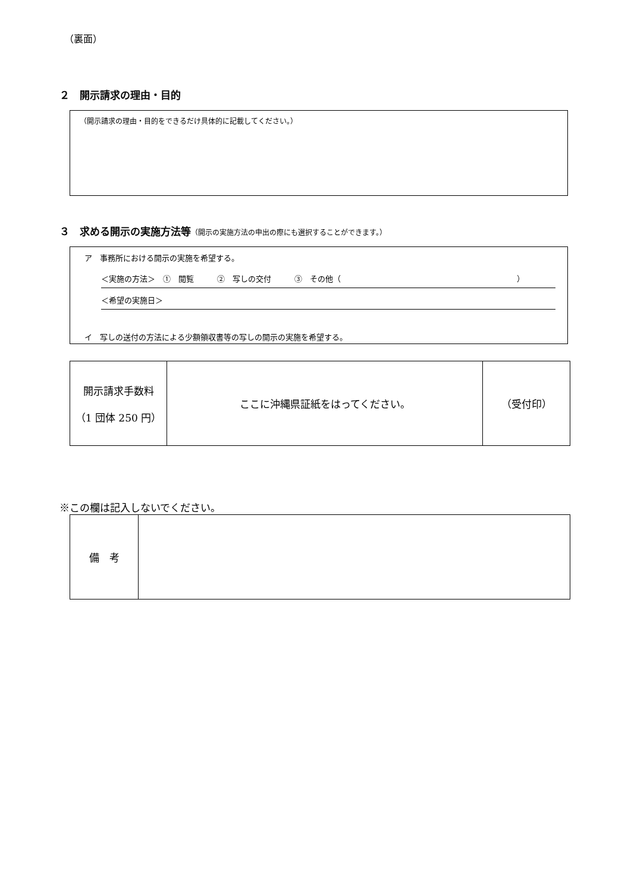（裏面）
２　開示請求の理由・目的
（開示請求の理由・目的をできるだけ具体的に記載してください。）
３　求める開示の実施方法等（開示の実施方法の申出の際にも選択することができます。）
ア　事務所における開示の実施を希望する。
＜実施の方法＞　①　閲覧　　　②　写しの交付　　　③　その他（ ）
＜希望の実施日＞
イ　写しの送付の方法による少額領収書等の写しの開示の実施を希望する。
| 開示請求手数料 （1 団体 250 円） | ここに沖縄県証紙をはってください。 | （受付印） |
※この欄は記入しないでください。
| 備 考 | |